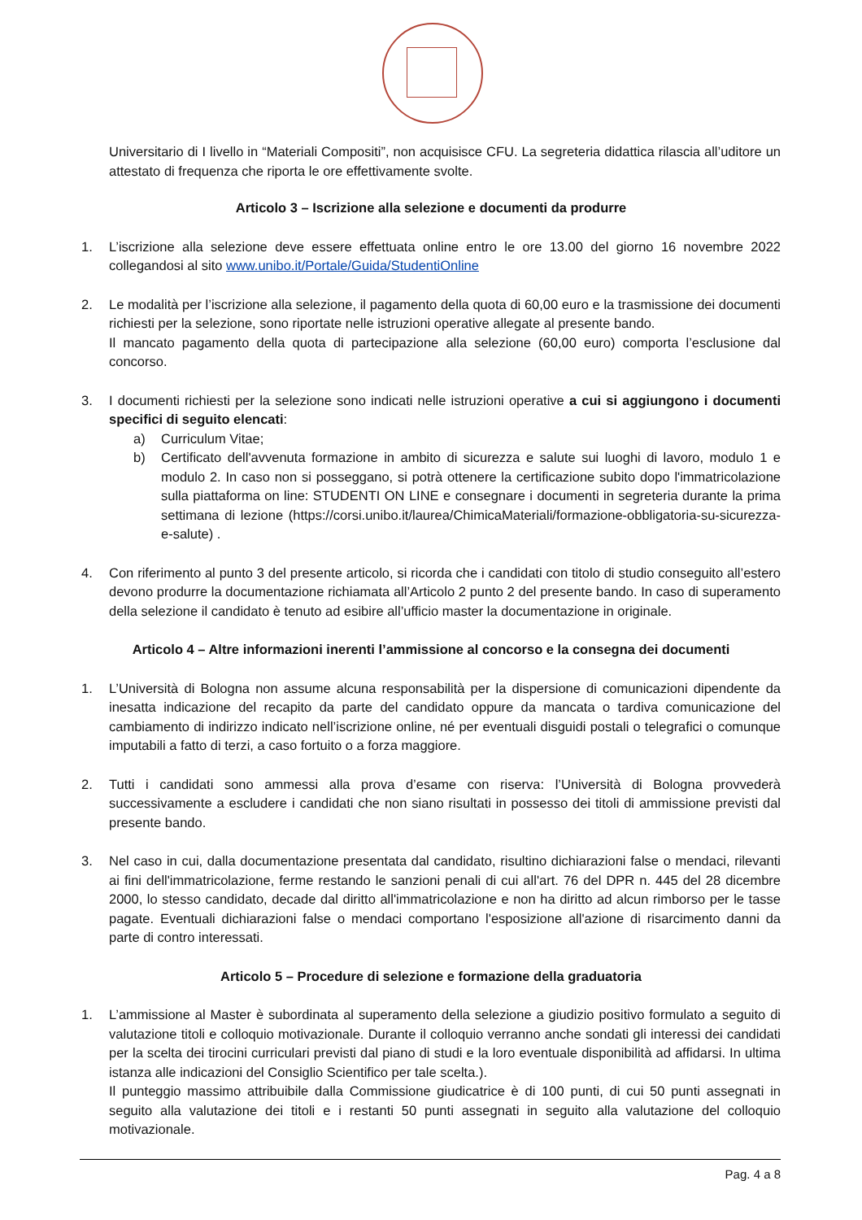Universitario di I livello in “Materiali Compositi”, non acquisisce CFU. La segreteria didattica rilascia all’uditore un attestato di frequenza che riporta le ore effettivamente svolte.
Articolo 3 – Iscrizione alla selezione e documenti da produrre
1. L’iscrizione alla selezione deve essere effettuata online entro le ore 13.00 del giorno 16 novembre 2022 collegandosi al sito www.unibo.it/Portale/Guida/StudentiOnline
2. Le modalità per l’iscrizione alla selezione, il pagamento della quota di 60,00 euro e la trasmissione dei documenti richiesti per la selezione, sono riportate nelle istruzioni operative allegate al presente bando.
Il mancato pagamento della quota di partecipazione alla selezione (60,00 euro) comporta l’esclusione dal concorso.
3. I documenti richiesti per la selezione sono indicati nelle istruzioni operative a cui si aggiungono i documenti specifici di seguito elencati:
a) Curriculum Vitae;
b) Certificato dell'avvenuta formazione in ambito di sicurezza e salute sui luoghi di lavoro, modulo 1 e modulo 2. In caso non si posseggano, si potrà ottenere la certificazione subito dopo l'immatricolazione sulla piattaforma on line: STUDENTI ON LINE e consegnare i documenti in segreteria durante la prima settimana di lezione (https://corsi.unibo.it/laurea/ChimicaMateriali/formazione-obbligatoria-su-sicurezza-e-salute) .
4. Con riferimento al punto 3 del presente articolo, si ricorda che i candidati con titolo di studio conseguito all’estero devono produrre la documentazione richiamata all’Articolo 2 punto 2 del presente bando. In caso di superamento della selezione il candidato è tenuto ad esibire all’ufficio master la documentazione in originale.
Articolo 4 – Altre informazioni inerenti l’ammissione al concorso e la consegna dei documenti
1. L’Università di Bologna non assume alcuna responsabilità per la dispersione di comunicazioni dipendente da inesatta indicazione del recapito da parte del candidato oppure da mancata o tardiva comunicazione del cambiamento di indirizzo indicato nell’iscrizione online, né per eventuali disguidi postali o telegrafici o comunque imputabili a fatto di terzi, a caso fortuito o a forza maggiore.
2. Tutti i candidati sono ammessi alla prova d’esame con riserva: l’Università di Bologna provvederà successivamente a escludere i candidati che non siano risultati in possesso dei titoli di ammissione previsti dal presente bando.
3. Nel caso in cui, dalla documentazione presentata dal candidato, risultino dichiarazioni false o mendaci, rilevanti ai fini dell'immatricolazione, ferme restando le sanzioni penali di cui all'art. 76 del DPR n. 445 del 28 dicembre 2000, lo stesso candidato, decade dal diritto all'immatricolazione e non ha diritto ad alcun rimborso per le tasse pagate. Eventuali dichiarazioni false o mendaci comportano l'esposizione all'azione di risarcimento danni da parte di contro interessati.
Articolo 5 – Procedure di selezione e formazione della graduatoria
1. L’ammissione al Master è subordinata al superamento della selezione a giudizio positivo formulato a seguito di valutazione titoli e colloquio motivazionale. Durante il colloquio verranno anche sondati gli interessi dei candidati per la scelta dei tirocini curriculari previsti dal piano di studi e la loro eventuale disponibilità ad affidarsi. In ultima istanza alle indicazioni del Consiglio Scientifico per tale scelta.).
Il punteggio massimo attribuibile dalla Commissione giudicatrice è di 100 punti, di cui 50 punti assegnati in seguito alla valutazione dei titoli e i restanti 50 punti assegnati in seguito alla valutazione del colloquio motivazionale.
Pag. 4 a 8